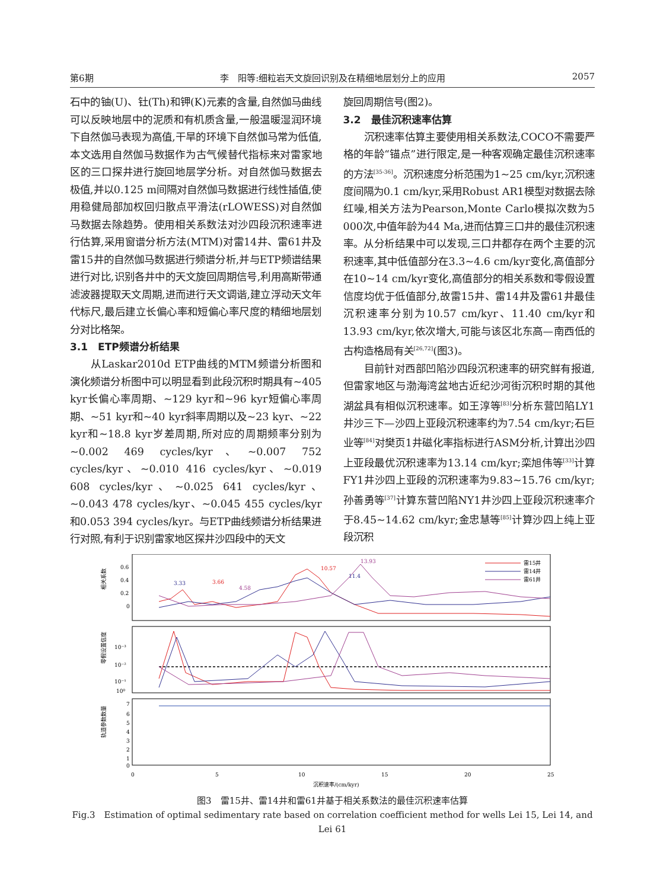第6期 李　阳等:细粒岩天文旋回识别及在精细地层划分上的应用 2057
石中的铀(U)、钍(Th)和钾(K)元素的含量,自然伽马曲线可以反映地层中的泥质和有机质含量,一般温暖湿润环境下自然伽马表现为高值,干旱的环境下自然伽马常为低值,本文选用自然伽马数据作为古气候替代指标来对雷家地区的三口探井进行旋回地层学分析。对自然伽马数据去极值,并以0.125 m间隔对自然伽马数据进行线性插值,使用稳健局部加权回归散点平滑法(rLOWESS)对自然伽马数据去除趋势。使用相关系数法对沙四段沉积速率进行估算,采用窗谱分析方法(MTM)对雷14井、雷61井及雷15井的自然伽马数据进行频谱分析,并与ETP频谱结果进行对比,识别各井中的天文旋回周期信号,利用高斯带通滤波器提取天文周期,进而进行天文调谐,建立浮动天文年代标尺,最后建立长偏心率和短偏心率尺度的精细地层划分对比格架。
3.1　ETP频谱分析结果
从Laskar2010d ETP曲线的MTM频谱分析图和演化频谱分析图中可以明显看到此段沉积时期具有~405 kyr长偏心率周期、~129 kyr和~96 kyr短偏心率周期、~51 kyr和~40 kyr斜率周期以及~23 kyr、~22 kyr和~18.8 kyr岁差周期,所对应的周期频率分别为~0.002 469 cycles/kyr、~0.007 752 cycles/kyr、~0.010 416 cycles/kyr、~0.019 608 cycles/kyr、~0.025 641 cycles/kyr、~0.043 478 cycles/kyr、~0.045 455 cycles/kyr和0.053 394 cycles/kyr。与ETP曲线频谱分析结果进行对照,有利于识别雷家地区探井沙四段中的天文
旋回周期信号(图2)。
3.2　最佳沉积速率估算
沉积速率估算主要使用相关系数法,COCO不需要严格的年龄“锚点”进行限定,是一种客观确定最佳沉积速率的方法<sup>[35-36]</sup>。沉积速度分析范围为1~25 cm/kyr,沉积速度间隔为0.1 cm/kyr,采用Robust AR1模型对数据去除红噪,相关方法为Pearson,Monte Carlo模拟次数为5 000次,中值年龄为44 Ma,进而估算三口井的最佳沉积速率。从分析结果中可以发现,三口井都存在两个主要的沉积速率,其中低值部分在3.3~4.6 cm/kyr变化,高值部分在10~14 cm/kyr变化,高值部分的相关系数和零假设置信度均优于低值部分,故雷15井、雷14井及雷61井最佳沉积速率分别为10.57 cm/kyr、11.40 cm/kyr和13.93 cm/kyr,依次增大,可能与该区北东高—南西低的古构造格局有关<sup>[26,72]</sup>(图3)。
目前针对西部凹陷沙四段沉积速率的研究鲜有报道,但雷家地区与渤海湾盆地古近纪沙河街沉积时期的其他湖盆具有相似沉积速率。如王淳等<sup>[83]</sup>分析东营凹陷LY1井沙三下—沙四上亚段沉积速率约为7.54 cm/kyr;石巨业等<sup>[84]</sup>对樊页1井磁化率指标进行ASM分析,计算出沙四上亚段最优沉积速率为13.14 cm/kyr;栾旭伟等<sup>[33]</sup>计算FY1井沙四上亚段的沉积速率为9.83~15.76 cm/kyr;孙善勇等<sup>[37]</sup>计算东营凹陷NY1井沙四上亚段沉积速率介于8.45~14.62 cm/kyr;金忠慧等<sup>[85]</sup>计算沙四上纯上亚段沉积
相关系数
0.6
0.4
0.2
0
零假设置信度
10⁻³
10⁻²
10⁻¹
10⁰
轨道参数数量
7
6
5
4
3
2
1
0
13.93
10.57
11.4
3.33
3.66
4.58
雷15井
雷14井
雷61井
0
5
10
15
20
25
沉积速率/(cm/kyr)
图3　雷15井、雷14井和雷61井基于相关系数法的最佳沉积速率估算
Fig.3　Estimation of optimal sedimentary rate based on correlation coefficient method for wells Lei 15, Lei 14, and Lei 61